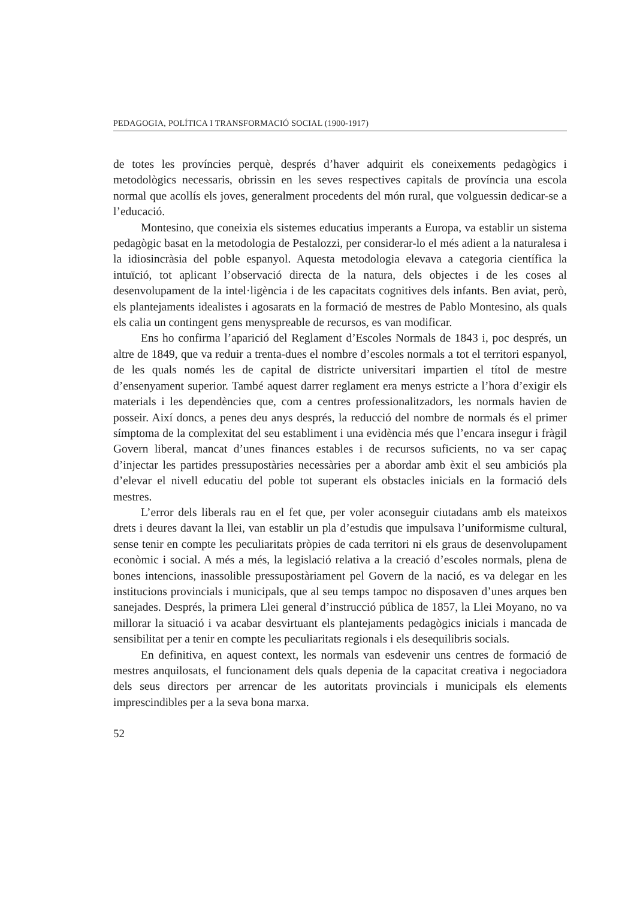PEDAGOGIA, POLÍTICA I TRANSFORMACIÓ SOCIAL (1900-1917)
de totes les províncies perquè, després d’haver adquirit els coneixements pedagògics i metodològics necessaris, obrissin en les seves respectives capitals de província una escola normal que acollís els joves, generalment procedents del món rural, que volguessin dedicar-se a l’educació.
Montesino, que coneixia els sistemes educatius imperants a Europa, va establir un sistema pedagògic basat en la metodologia de Pestalozzi, per considerar-lo el més adient a la naturalesa i la idiosincràsia del poble espanyol. Aquesta metodologia elevava a categoria científica la intuïció, tot aplicant l’observació directa de la natura, dels objectes i de les coses al desenvolupament de la intel·ligència i de les capacitats cognitives dels infants. Ben aviat, però, els plantejaments idealistes i agosarats en la formació de mestres de Pablo Montesino, als quals els calia un contingent gens menyspreable de recursos, es van modificar.
Ens ho confirma l’aparició del Reglament d’Escoles Normals de 1843 i, poc després, un altre de 1849, que va reduir a trenta-dues el nombre d’escoles normals a tot el territori espanyol, de les quals només les de capital de districte universitari impartien el títol de mestre d’ensenyament superior. També aquest darrer reglament era menys estricte a l’hora d’exigir els materials i les dependències que, com a centres professionalitzadors, les normals havien de posseir. Així doncs, a penes deu anys després, la reducció del nombre de normals és el primer símptoma de la complexitat del seu establiment i una evidència més que l’encara insegur i fràgil Govern liberal, mancat d’unes finances estables i de recursos suficients, no va ser capaç d’injectar les partides pressupostàries necessàries per a abordar amb èxit el seu ambiciós pla d’elevar el nivell educatiu del poble tot superant els obstacles inicials en la formació dels mestres.
L’error dels liberals rau en el fet que, per voler aconseguir ciutadans amb els mateixos drets i deures davant la llei, van establir un pla d’estudis que impulsava l’uniformisme cultural, sense tenir en compte les peculiaritats pròpies de cada territori ni els graus de desenvolupament econòmic i social. A més a més, la legislació relativa a la creació d’escoles normals, plena de bones intencions, inassolible pressupostàriament pel Govern de la nació, es va delegar en les institucions provincials i municipals, que al seu temps tampoc no disposaven d’unes arques ben sanejades. Després, la primera Llei general d’instrucció pública de 1857, la Llei Moyano, no va millorar la situació i va acabar desvirtuant els plantejaments pedagògics inicials i mancada de sensibilitat per a tenir en compte les peculiaritats regionals i els desequilibris socials.
En definitiva, en aquest context, les normals van esdevenir uns centres de formació de mestres anquilosats, el funcionament dels quals depenia de la capacitat creativa i negociadora dels seus directors per arrencar de les autoritats provincials i municipals els elements imprescindibles per a la seva bona marxa.
52